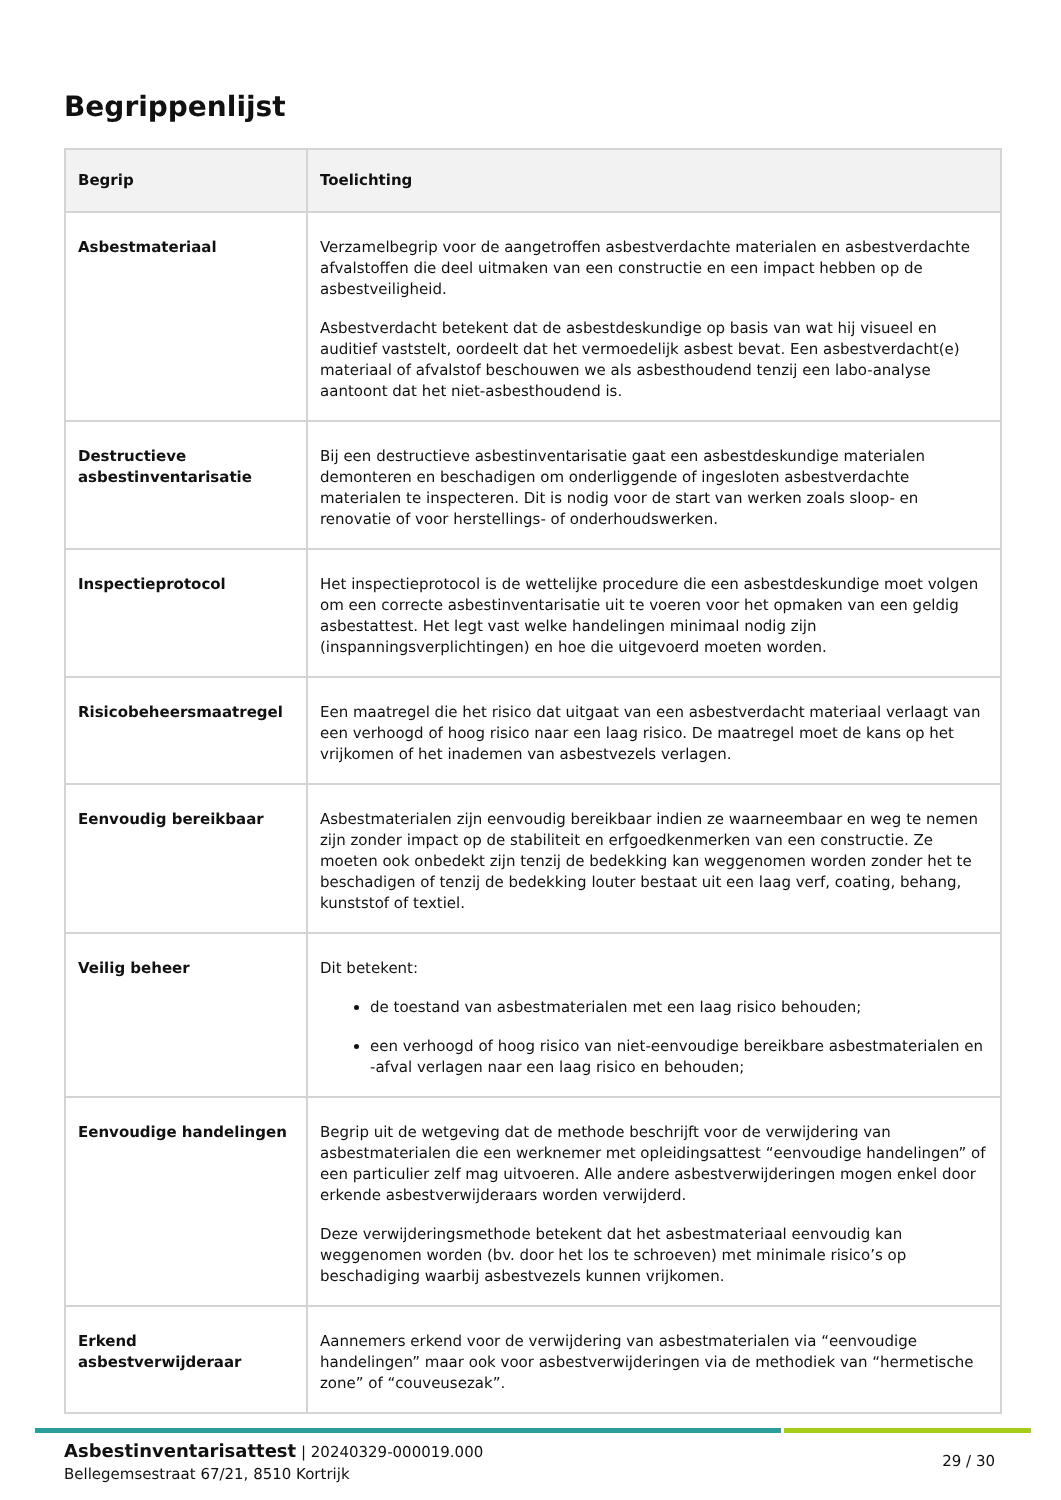Begrippenlijst
| Begrip | Toelichting |
| --- | --- |
| Asbestmateriaal | Verzamelbegrip voor de aangetroffen asbestverdachte materialen en asbestverdachte afvalstoffen die deel uitmaken van een constructie en een impact hebben op de asbestveiligheid. Asbestverdacht betekent dat de asbestdeskundige op basis van wat hij visueel en auditief vaststelt, oordeelt dat het vermoedelijk asbest bevat. Een asbestverdacht(e) materiaal of afvalstof beschouwen we als asbesthoudend tenzij een labo-analyse aantoont dat het niet-asbesthoudend is. |
| Destructieve asbestinventarisatie | Bij een destructieve asbestinventarisatie gaat een asbestdeskundige materialen demonteren en beschadigen om onderliggende of ingesloten asbestverdachte materialen te inspecteren. Dit is nodig voor de start van werken zoals sloop- en renovatie of voor herstellings- of onderhoudswerken. |
| Inspectieprotocol | Het inspectieprotocol is de wettelijke procedure die een asbestdeskundige moet volgen om een correcte asbestinventarisatie uit te voeren voor het opmaken van een geldig asbestattest. Het legt vast welke handelingen minimaal nodig zijn (inspanningsverplichtingen) en hoe die uitgevoerd moeten worden. |
| Risicobeheersmaatregel | Een maatregel die het risico dat uitgaat van een asbestverdacht materiaal verlaagt van een verhoogd of hoog risico naar een laag risico. De maatregel moet de kans op het vrijkomen of het inademen van asbestvezels verlagen. |
| Eenvoudig bereikbaar | Asbestmaterialen zijn eenvoudig bereikbaar indien ze waarneembaar en weg te nemen zijn zonder impact op de stabiliteit en erfgoedkenmerken van een constructie. Ze moeten ook onbedekt zijn tenzij de bedekking kan weggenomen worden zonder het te beschadigen of tenzij de bedekking louter bestaat uit een laag verf, coating, behang, kunststof of textiel. |
| Veilig beheer | Dit betekent: de toestand van asbestmaterialen met een laag risico behouden; een verhoogd of hoog risico van niet-eenvoudige bereikbare asbestmaterialen en -afval verlagen naar een laag risico en behouden; |
| Eenvoudige handelingen | Begrip uit de wetgeving dat de methode beschrijft voor de verwijdering van asbestmaterialen die een werknemer met opleidingsattest “eenvoudige handelingen” of een particulier zelf mag uitvoeren. Alle andere asbestverwijderingen mogen enkel door erkende asbestverwijderaars worden verwijderd. Deze verwijderingsmethode betekent dat het asbestmateriaal eenvoudig kan weggenomen worden (bv. door het los te schroeven) met minimale risico’s op beschadiging waarbij asbestvezels kunnen vrijkomen. |
| Erkend asbestverwijderaar | Aannemers erkend voor de verwijdering van asbestmaterialen via “eenvoudige handelingen” maar ook voor asbestverwijderingen via de methodiek van “hermetische zone” of “couveusezak”. |
Asbestinventarisattest | 20240329-000019.000
Bellegemsestraat 67/21, 8510 Kortrijk
29 / 30